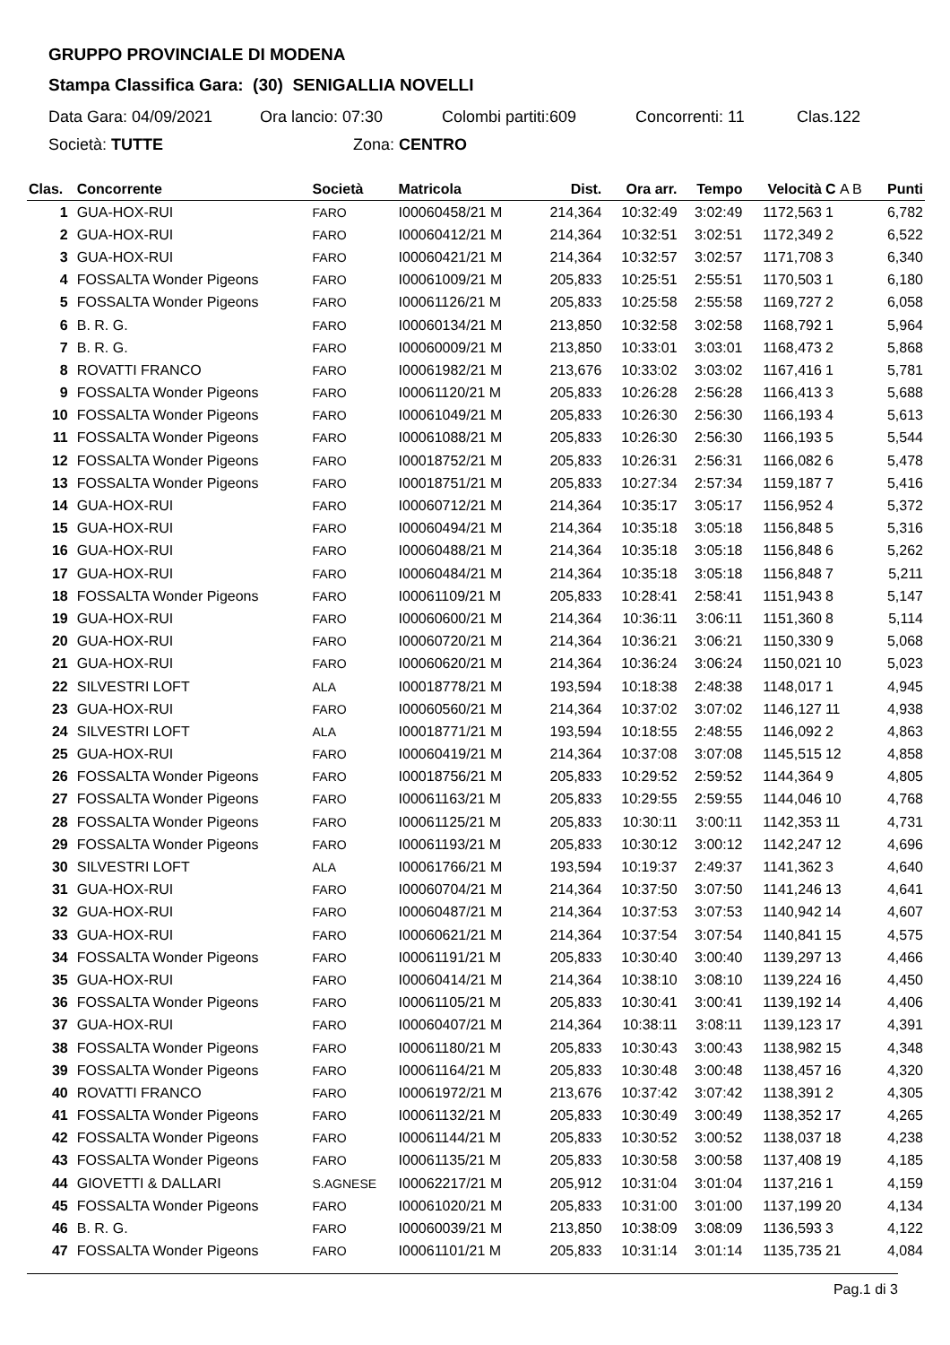GRUPPO PROVINCIALE DI MODENA
Stampa Classifica Gara: (30) SENIGALLIA NOVELLI
Data Gara: 04/09/2021 Ora lancio: 07:30 Colombi partiti:609 Concorrenti: 11 Clas.122
Società: TUTTE Zona: CENTRO
| Clas. | Concorrente | Società | Matricola | Dist. | Ora arr. | Tempo | Velocità | C A B | Punti |
| --- | --- | --- | --- | --- | --- | --- | --- | --- | --- |
| 1 | GUA-HOX-RUI | FARO | I00060458/21 M | 214,364 | 10:32:49 | 3:02:49 | 1172,563 | 1 | 6,782 |
| 2 | GUA-HOX-RUI | FARO | I00060412/21 M | 214,364 | 10:32:51 | 3:02:51 | 1172,349 | 2 | 6,522 |
| 3 | GUA-HOX-RUI | FARO | I00060421/21 M | 214,364 | 10:32:57 | 3:02:57 | 1171,708 | 3 | 6,340 |
| 4 | FOSSALTA Wonder Pigeons | FARO | I00061009/21 M | 205,833 | 10:25:51 | 2:55:51 | 1170,503 | 1 | 6,180 |
| 5 | FOSSALTA Wonder Pigeons | FARO | I00061126/21 M | 205,833 | 10:25:58 | 2:55:58 | 1169,727 | 2 | 6,058 |
| 6 | B. R. G. | FARO | I00060134/21 M | 213,850 | 10:32:58 | 3:02:58 | 1168,792 | 1 | 5,964 |
| 7 | B. R. G. | FARO | I00060009/21 M | 213,850 | 10:33:01 | 3:03:01 | 1168,473 | 2 | 5,868 |
| 8 | ROVATTI FRANCO | FARO | I00061982/21 M | 213,676 | 10:33:02 | 3:03:02 | 1167,416 | 1 | 5,781 |
| 9 | FOSSALTA Wonder Pigeons | FARO | I00061120/21 M | 205,833 | 10:26:28 | 2:56:28 | 1166,413 | 3 | 5,688 |
| 10 | FOSSALTA Wonder Pigeons | FARO | I00061049/21 M | 205,833 | 10:26:30 | 2:56:30 | 1166,193 | 4 | 5,613 |
| 11 | FOSSALTA Wonder Pigeons | FARO | I00061088/21 M | 205,833 | 10:26:30 | 2:56:30 | 1166,193 | 5 | 5,544 |
| 12 | FOSSALTA Wonder Pigeons | FARO | I00018752/21 M | 205,833 | 10:26:31 | 2:56:31 | 1166,082 | 6 | 5,478 |
| 13 | FOSSALTA Wonder Pigeons | FARO | I00018751/21 M | 205,833 | 10:27:34 | 2:57:34 | 1159,187 | 7 | 5,416 |
| 14 | GUA-HOX-RUI | FARO | I00060712/21 M | 214,364 | 10:35:17 | 3:05:17 | 1156,952 | 4 | 5,372 |
| 15 | GUA-HOX-RUI | FARO | I00060494/21 M | 214,364 | 10:35:18 | 3:05:18 | 1156,848 | 5 | 5,316 |
| 16 | GUA-HOX-RUI | FARO | I00060488/21 M | 214,364 | 10:35:18 | 3:05:18 | 1156,848 | 6 | 5,262 |
| 17 | GUA-HOX-RUI | FARO | I00060484/21 M | 214,364 | 10:35:18 | 3:05:18 | 1156,848 | 7 | 5,211 |
| 18 | FOSSALTA Wonder Pigeons | FARO | I00061109/21 M | 205,833 | 10:28:41 | 2:58:41 | 1151,943 | 8 | 5,147 |
| 19 | GUA-HOX-RUI | FARO | I00060600/21 M | 214,364 | 10:36:11 | 3:06:11 | 1151,360 | 8 | 5,114 |
| 20 | GUA-HOX-RUI | FARO | I00060720/21 M | 214,364 | 10:36:21 | 3:06:21 | 1150,330 | 9 | 5,068 |
| 21 | GUA-HOX-RUI | FARO | I00060620/21 M | 214,364 | 10:36:24 | 3:06:24 | 1150,021 | 10 | 5,023 |
| 22 | SILVESTRI LOFT | ALA | I00018778/21 M | 193,594 | 10:18:38 | 2:48:38 | 1148,017 | 1 | 4,945 |
| 23 | GUA-HOX-RUI | FARO | I00060560/21 M | 214,364 | 10:37:02 | 3:07:02 | 1146,127 | 11 | 4,938 |
| 24 | SILVESTRI LOFT | ALA | I00018771/21 M | 193,594 | 10:18:55 | 2:48:55 | 1146,092 | 2 | 4,863 |
| 25 | GUA-HOX-RUI | FARO | I00060419/21 M | 214,364 | 10:37:08 | 3:07:08 | 1145,515 | 12 | 4,858 |
| 26 | FOSSALTA Wonder Pigeons | FARO | I00018756/21 M | 205,833 | 10:29:52 | 2:59:52 | 1144,364 | 9 | 4,805 |
| 27 | FOSSALTA Wonder Pigeons | FARO | I00061163/21 M | 205,833 | 10:29:55 | 2:59:55 | 1144,046 | 10 | 4,768 |
| 28 | FOSSALTA Wonder Pigeons | FARO | I00061125/21 M | 205,833 | 10:30:11 | 3:00:11 | 1142,353 | 11 | 4,731 |
| 29 | FOSSALTA Wonder Pigeons | FARO | I00061193/21 M | 205,833 | 10:30:12 | 3:00:12 | 1142,247 | 12 | 4,696 |
| 30 | SILVESTRI LOFT | ALA | I00061766/21 M | 193,594 | 10:19:37 | 2:49:37 | 1141,362 | 3 | 4,640 |
| 31 | GUA-HOX-RUI | FARO | I00060704/21 M | 214,364 | 10:37:50 | 3:07:50 | 1141,246 | 13 | 4,641 |
| 32 | GUA-HOX-RUI | FARO | I00060487/21 M | 214,364 | 10:37:53 | 3:07:53 | 1140,942 | 14 | 4,607 |
| 33 | GUA-HOX-RUI | FARO | I00060621/21 M | 214,364 | 10:37:54 | 3:07:54 | 1140,841 | 15 | 4,575 |
| 34 | FOSSALTA Wonder Pigeons | FARO | I00061191/21 M | 205,833 | 10:30:40 | 3:00:40 | 1139,297 | 13 | 4,466 |
| 35 | GUA-HOX-RUI | FARO | I00060414/21 M | 214,364 | 10:38:10 | 3:08:10 | 1139,224 | 16 | 4,450 |
| 36 | FOSSALTA Wonder Pigeons | FARO | I00061105/21 M | 205,833 | 10:30:41 | 3:00:41 | 1139,192 | 14 | 4,406 |
| 37 | GUA-HOX-RUI | FARO | I00060407/21 M | 214,364 | 10:38:11 | 3:08:11 | 1139,123 | 17 | 4,391 |
| 38 | FOSSALTA Wonder Pigeons | FARO | I00061180/21 M | 205,833 | 10:30:43 | 3:00:43 | 1138,982 | 15 | 4,348 |
| 39 | FOSSALTA Wonder Pigeons | FARO | I00061164/21 M | 205,833 | 10:30:48 | 3:00:48 | 1138,457 | 16 | 4,320 |
| 40 | ROVATTI FRANCO | FARO | I00061972/21 M | 213,676 | 10:37:42 | 3:07:42 | 1138,391 | 2 | 4,305 |
| 41 | FOSSALTA Wonder Pigeons | FARO | I00061132/21 M | 205,833 | 10:30:49 | 3:00:49 | 1138,352 | 17 | 4,265 |
| 42 | FOSSALTA Wonder Pigeons | FARO | I00061144/21 M | 205,833 | 10:30:52 | 3:00:52 | 1138,037 | 18 | 4,238 |
| 43 | FOSSALTA Wonder Pigeons | FARO | I00061135/21 M | 205,833 | 10:30:58 | 3:00:58 | 1137,408 | 19 | 4,185 |
| 44 | GIOVETTI & DALLARI | S.AGNESE | I00062217/21 M | 205,912 | 10:31:04 | 3:01:04 | 1137,216 | 1 | 4,159 |
| 45 | FOSSALTA Wonder Pigeons | FARO | I00061020/21 M | 205,833 | 10:31:00 | 3:01:00 | 1137,199 | 20 | 4,134 |
| 46 | B. R. G. | FARO | I00060039/21 M | 213,850 | 10:38:09 | 3:08:09 | 1136,593 | 3 | 4,122 |
| 47 | FOSSALTA Wonder Pigeons | FARO | I00061101/21 M | 205,833 | 10:31:14 | 3:01:14 | 1135,735 | 21 | 4,084 |
Pag.1 di 3